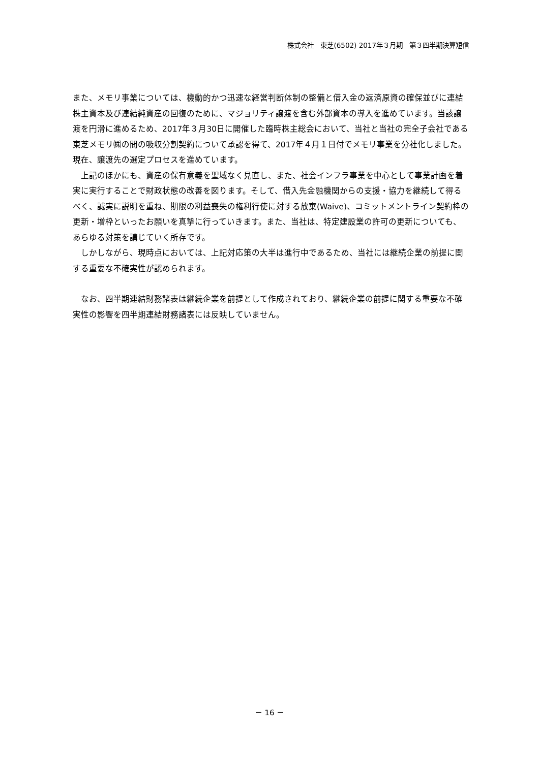株式会社　東芝(6502) 2017年３月期　第３四半期決算短信
また、メモリ事業については、機動的かつ迅速な経営判断体制の整備と借入金の返済原資の確保並びに連結株主資本及び連結純資産の回復のために、マジョリティ譲渡を含む外部資本の導入を進めています。当該譲渡を円滑に進めるため、2017年３月30日に開催した臨時株主総会において、当社と当社の完全子会社である東芝メモリ㈱の間の吸収分割契約について承認を得て、2017年４月１日付でメモリ事業を分社化しました。現在、譲渡先の選定プロセスを進めています。
　上記のほかにも、資産の保有意義を聖域なく見直し、また、社会インフラ事業を中心として事業計画を着実に実行することで財政状態の改善を図ります。そして、借入先金融機関からの支援・協力を継続して得るべく、誠実に説明を重ね、期限の利益喪失の権利行使に対する放棄(Waive)、コミットメントライン契約枠の更新・増枠といったお願いを真摯に行っていきます。また、当社は、特定建設業の許可の更新についても、あらゆる対策を講じていく所存です。
　しかしながら、現時点においては、上記対応策の大半は進行中であるため、当社には継続企業の前提に関する重要な不確実性が認められます。
　なお、四半期連結財務諸表は継続企業を前提として作成されており、継続企業の前提に関する重要な不確実性の影響を四半期連結財務諸表には反映していません。
－ 16 －